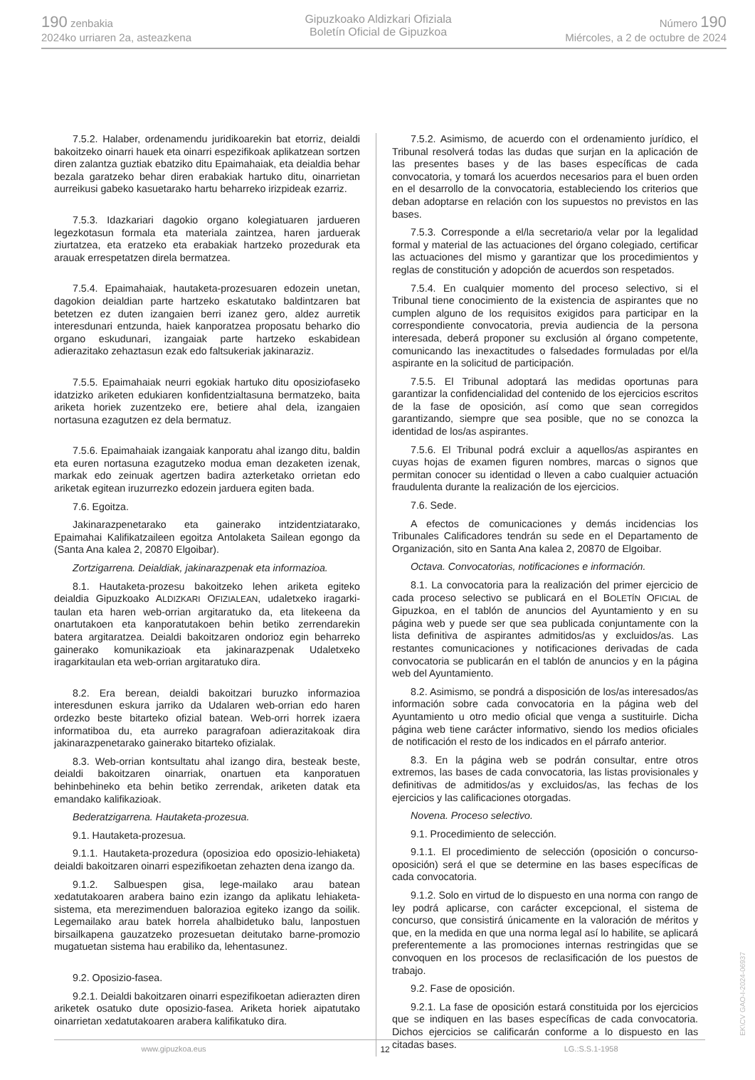190 zenbakia
2024ko urriaren 2a, asteazkena
Gipuzkoako Aldizkari Ofiziala
Boletín Oficial de Gipuzkoa
Número 190
Miércoles, a 2 de octubre de 2024
7.5.2. Halaber, ordenamendu juridikoarekin bat etorriz, deialdi bakoitzeko oinarri hauek eta oinarri espezifikoak aplikatzean sortzen diren zalantza guztiak ebatziko ditu Epaimahaiak, eta deialdia behar bezala garatzeko behar diren erabakiak hartuko ditu, oinarrietan aurreikusi gabeko kasuetarako hartu beharreko irizpideak ezarriz.
7.5.3. Idazkariari dagokio organo kolegiatuaren jardueren legezkotasun formala eta materiala zaintzea, haren jarduerak ziurtatzea, eta eratzeko eta erabakiak hartzeko prozedurak eta arauak errespetatzen direla bermatzea.
7.5.4. Epaimahaiak, hautaketa-prozesuaren edozein unetan, dagokion deialdian parte hartzeko eskatutako baldintzaren bat betetzen ez duten izangaien berri izanez gero, aldez aurretik interesdunari entzunda, haiek kanporatzea proposatu beharko dio organo eskudunari, izangaiak parte hartzeko eskabidean adierazitako zehaztasun ezak edo faltsukeriak jakinaraziz.
7.5.5. Epaimahaiak neurri egokiak hartuko ditu oposiziofaseko idatzizko ariketen edukiaren konfidentzialtasuna bermatzeko, baita ariketa horiek zuzentzeko ere, betiere ahal dela, izangaien nortasuna ezagutzen ez dela bermatuz.
7.5.6. Epaimahaiak izangaiak kanporatu ahal izango ditu, baldin eta euren nortasuna ezagutzeko modua eman dezaketen izenak, markak edo zeinuak agertzen badira azterketako orrietan edo ariketak egitean iruzurrezko edozein jarduera egiten bada.
7.6. Egoitza.
Jakinarazpenetarako eta gainerako intzidentziatarako, Epaimahai Kalifikatzaileen egoitza Antolaketa Sailean egongo da (Santa Ana kalea 2, 20870 Elgoibar).
Zortzigarrena. Deialdiak, jakinarazpenak eta informazioa.
8.1. Hautaketa-prozesu bakoitzeko lehen ariketa egiteko deialdia Gipuzkoako ALDIZKARI OFIZIALEAN, udaletxeko iragarki-taulan eta haren web-orrian argitaratuko da, eta litekeena da onartutakoen eta kanporatutakoen behin betiko zerrendarekin batera argitaratzea. Deialdi bakoitzaren ondorioz egin beharreko gainerako komunikazioak eta jakinarazpenak Udaletxeko iragarkitaulan eta web-orrian argitaratuko dira.
8.2. Era berean, deialdi bakoitzari buruzko informazioa interesdunen eskura jarriko da Udalaren web-orrian edo haren ordezko beste bitarteko ofizial batean. Web-orri horrek izaera informatiboa du, eta aurreko paragrafoan adierazitakoak dira jakinarazpenetarako gainerako bitarteko ofizialak.
8.3. Web-orrian kontsultatu ahal izango dira, besteak beste, deialdi bakoitzaren oinarriak, onartuen eta kanporatuen behinbehineko eta behin betiko zerrendak, ariketen datak eta emandako kalifikazioak.
Bederatzigarrena. Hautaketa-prozesua.
9.1. Hautaketa-prozesua.
9.1.1. Hautaketa-prozedura (oposizioa edo oposizio-lehiaketa) deialdi bakoitzaren oinarri espezifikoetan zehazten dena izango da.
9.1.2. Salbuespen gisa, lege-mailako arau batean xedatutakoaren arabera baino ezin izango da aplikatu lehiaketa-sistema, eta merezimenduen balorazioa egiteko izango da soilik. Legemailako arau batek horrela ahalbidetuko balu, lanpostuen birsailkapena gauzatzeko prozesuetan deitutako barne-promozio mugatuetan sistema hau erabiliko da, lehentasunez.
9.2. Oposizio-fasea.
9.2.1. Deialdi bakoitzaren oinarri espezifikoetan adierazten diren ariketek osatuko dute oposizio-fasea. Ariketa horiek aipatutako oinarrietan xedatutakoaren arabera kalifikatuko dira.
7.5.2. Asimismo, de acuerdo con el ordenamiento jurídico, el Tribunal resolverá todas las dudas que surjan en la aplicación de las presentes bases y de las bases específicas de cada convocatoria, y tomará los acuerdos necesarios para el buen orden en el desarrollo de la convocatoria, estableciendo los criterios que deban adoptarse en relación con los supuestos no previstos en las bases.
7.5.3. Corresponde a el/la secretario/a velar por la legalidad formal y material de las actuaciones del órgano colegiado, certificar las actuaciones del mismo y garantizar que los procedimientos y reglas de constitución y adopción de acuerdos son respetados.
7.5.4. En cualquier momento del proceso selectivo, si el Tribunal tiene conocimiento de la existencia de aspirantes que no cumplen alguno de los requisitos exigidos para participar en la correspondiente convocatoria, previa audiencia de la persona interesada, deberá proponer su exclusión al órgano competente, comunicando las inexactitudes o falsedades formuladas por el/la aspirante en la solicitud de participación.
7.5.5. El Tribunal adoptará las medidas oportunas para garantizar la confidencialidad del contenido de los ejercicios escritos de la fase de oposición, así como que sean corregidos garantizando, siempre que sea posible, que no se conozca la identidad de los/as aspirantes.
7.5.6. El Tribunal podrá excluir a aquellos/as aspirantes en cuyas hojas de examen figuren nombres, marcas o signos que permitan conocer su identidad o lleven a cabo cualquier actuación fraudulenta durante la realización de los ejercicios.
7.6. Sede.
A efectos de comunicaciones y demás incidencias los Tribunales Calificadores tendrán su sede en el Departamento de Organización, sito en Santa Ana kalea 2, 20870 de Elgoibar.
Octava. Convocatorias, notificaciones e información.
8.1. La convocatoria para la realización del primer ejercicio de cada proceso selectivo se publicará en el BOLETÍN OFICIAL de Gipuzkoa, en el tablón de anuncios del Ayuntamiento y en su página web y puede ser que sea publicada conjuntamente con la lista definitiva de aspirantes admitidos/as y excluidos/as. Las restantes comunicaciones y notificaciones derivadas de cada convocatoria se publicarán en el tablón de anuncios y en la página web del Ayuntamiento.
8.2. Asimismo, se pondrá a disposición de los/as interesados/as información sobre cada convocatoria en la página web del Ayuntamiento u otro medio oficial que venga a sustituirle. Dicha página web tiene carácter informativo, siendo los medios oficiales de notificación el resto de los indicados en el párrafo anterior.
8.3. En la página web se podrán consultar, entre otros extremos, las bases de cada convocatoria, las listas provisionales y definitivas de admitidos/as y excluidos/as, las fechas de los ejercicios y las calificaciones otorgadas.
Novena. Proceso selectivo.
9.1. Procedimiento de selección.
9.1.1. El procedimiento de selección (oposición o concurso-oposición) será el que se determine en las bases específicas de cada convocatoria.
9.1.2. Solo en virtud de lo dispuesto en una norma con rango de ley podrá aplicarse, con carácter excepcional, el sistema de concurso, que consistirá únicamente en la valoración de méritos y que, en la medida en que una norma legal así lo habilite, se aplicará preferentemente a las promociones internas restringidas que se convoquen en los procesos de reclasificación de los puestos de trabajo.
9.2. Fase de oposición.
9.2.1. La fase de oposición estará constituida por los ejercicios que se indiquen en las bases específicas de cada convocatoria. Dichos ejercicios se calificarán conforme a lo dispuesto en las citadas bases.
www.gipuzkoa.eus 12 LG.:S.S.1-1958
EK\CV GAO-I-2024-06937